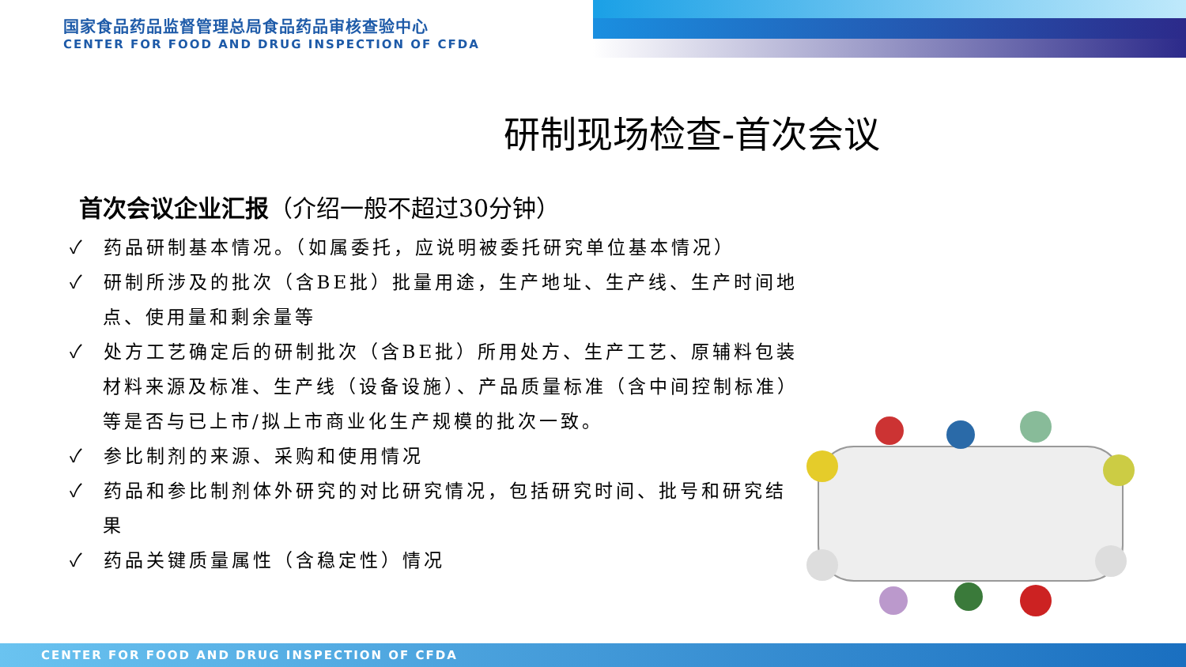国家食品药品监督管理总局食品药品审核查验中心
CENTER FOR FOOD AND DRUG INSPECTION OF CFDA
研制现场检查-首次会议
首次会议企业汇报（介绍一般不超过30分钟）
✓ 药品研制基本情况。（如属委托，应说明被委托研究单位基本情况）
✓ 研制所涉及的批次（含BE批）批量用途，生产地址、生产线、生产时间地点、使用量和剩余量等
✓ 处方工艺确定后的研制批次（含BE批）所用处方、生产工艺、原辅料包装材料来源及标准、生产线（设备设施）、产品质量标准（含中间控制标准）等是否与已上市/拟上市商业化生产规模的批次一致。
✓ 参比制剂的来源、采购和使用情况
✓ 药品和参比制剂体外研究的对比研究情况，包括研究时间、批号和研究结果
✓ 药品关键质量属性（含稳定性）情况
CENTER FOR FOOD AND DRUG INSPECTION OF CFDA